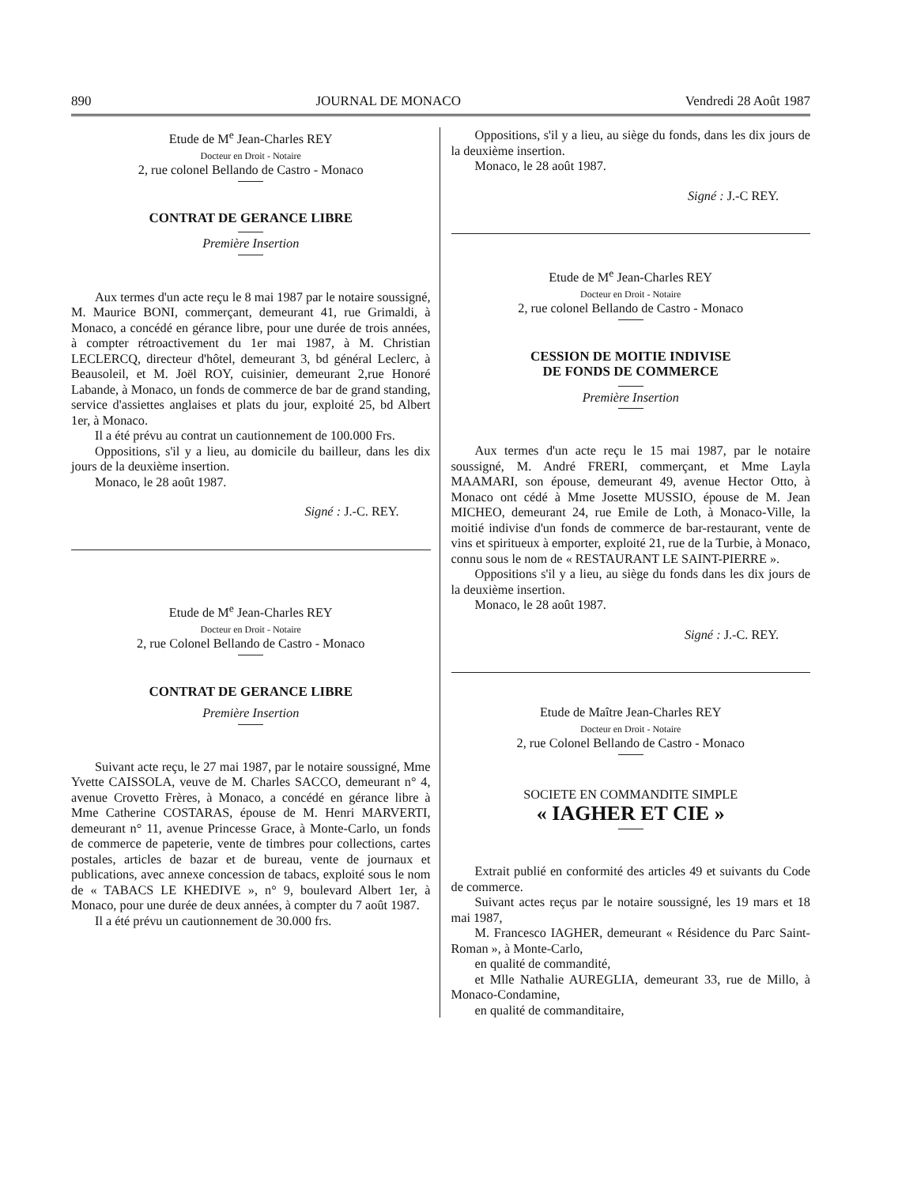890 JOURNAL DE MONACO Vendredi 28 Août 1987
Etude de M<sup>e</sup> Jean-Charles REY
Docteur en Droit - Notaire
2, rue colonel Bellando de Castro - Monaco
CONTRAT DE GERANCE LIBRE
Première Insertion
Aux termes d'un acte reçu le 8 mai 1987 par le notaire soussigné, M. Maurice BONI, commerçant, demeurant 41, rue Grimaldi, à Monaco, a concédé en gérance libre, pour une durée de trois années, à compter rétroactivement du 1er mai 1987, à M. Christian LECLERCQ, directeur d'hôtel, demeurant 3, bd général Leclerc, à Beausoleil, et M. Joël ROY, cuisinier, demeurant 2,rue Honoré Labande, à Monaco, un fonds de commerce de bar de grand standing, service d'assiettes anglaises et plats du jour, exploité 25, bd Albert 1er, à Monaco.
Il a été prévu au contrat un cautionnement de 100.000 Frs.
Oppositions, s'il y a lieu, au domicile du bailleur, dans les dix jours de la deuxième insertion.
Monaco, le 28 août 1987.
Signé : J.-C. REY.
Etude de M<sup>e</sup> Jean-Charles REY
Docteur en Droit - Notaire
2, rue Colonel Bellando de Castro - Monaco
CONTRAT DE GERANCE LIBRE
Première Insertion
Suivant acte reçu, le 27 mai 1987, par le notaire soussigné, Mme Yvette CAISSOLA, veuve de M. Charles SACCO, demeurant n° 4, avenue Crovetto Frères, à Monaco, a concédé en gérance libre à Mme Catherine COSTARAS, épouse de M. Henri MARVERTI, demeurant n° 11, avenue Princesse Grace, à Monte-Carlo, un fonds de commerce de papeterie, vente de timbres pour collections, cartes postales, articles de bazar et de bureau, vente de journaux et publications, avec annexe concession de tabacs, exploité sous le nom de « TABACS LE KHEDIVE », n° 9, boulevard Albert 1er, à Monaco, pour une durée de deux années, à compter du 7 août 1987.
Il a été prévu un cautionnement de 30.000 frs.
Oppositions, s'il y a lieu, au siège du fonds, dans les dix jours de la deuxième insertion.
Monaco, le 28 août 1987.
Signé : J.-C REY.
Etude de M<sup>e</sup> Jean-Charles REY
Docteur en Droit - Notaire
2, rue colonel Bellando de Castro - Monaco
CESSION DE MOITIE INDIVISE
DE FONDS DE COMMERCE
Première Insertion
Aux termes d'un acte reçu le 15 mai 1987, par le notaire soussigné, M. André FRERI, commerçant, et Mme Layla MAAMARI, son épouse, demeurant 49, avenue Hector Otto, à Monaco ont cédé à Mme Josette MUSSIO, épouse de M. Jean MICHEO, demeurant 24, rue Emile de Loth, à Monaco-Ville, la moitié indivise d'un fonds de commerce de bar-restaurant, vente de vins et spiritueux à emporter, exploité 21, rue de la Turbie, à Monaco, connu sous le nom de « RESTAURANT LE SAINT-PIERRE ».
Oppositions s'il y a lieu, au siège du fonds dans les dix jours de la deuxième insertion.
Monaco, le 28 août 1987.
Signé : J.-C. REY.
Etude de Maître Jean-Charles REY
Docteur en Droit - Notaire
2, rue Colonel Bellando de Castro - Monaco
SOCIETE EN COMMANDITE SIMPLE
« IAGHER ET CIE »
Extrait publié en conformité des articles 49 et suivants du Code de commerce.
Suivant actes reçus par le notaire soussigné, les 19 mars et 18 mai 1987,
M. Francesco IAGHER, demeurant « Résidence du Parc Saint-Roman », à Monte-Carlo,
en qualité de commandité,
et Mlle Nathalie AUREGLIA, demeurant 33, rue de Millo, à Monaco-Condamine,
en qualité de commanditaire,